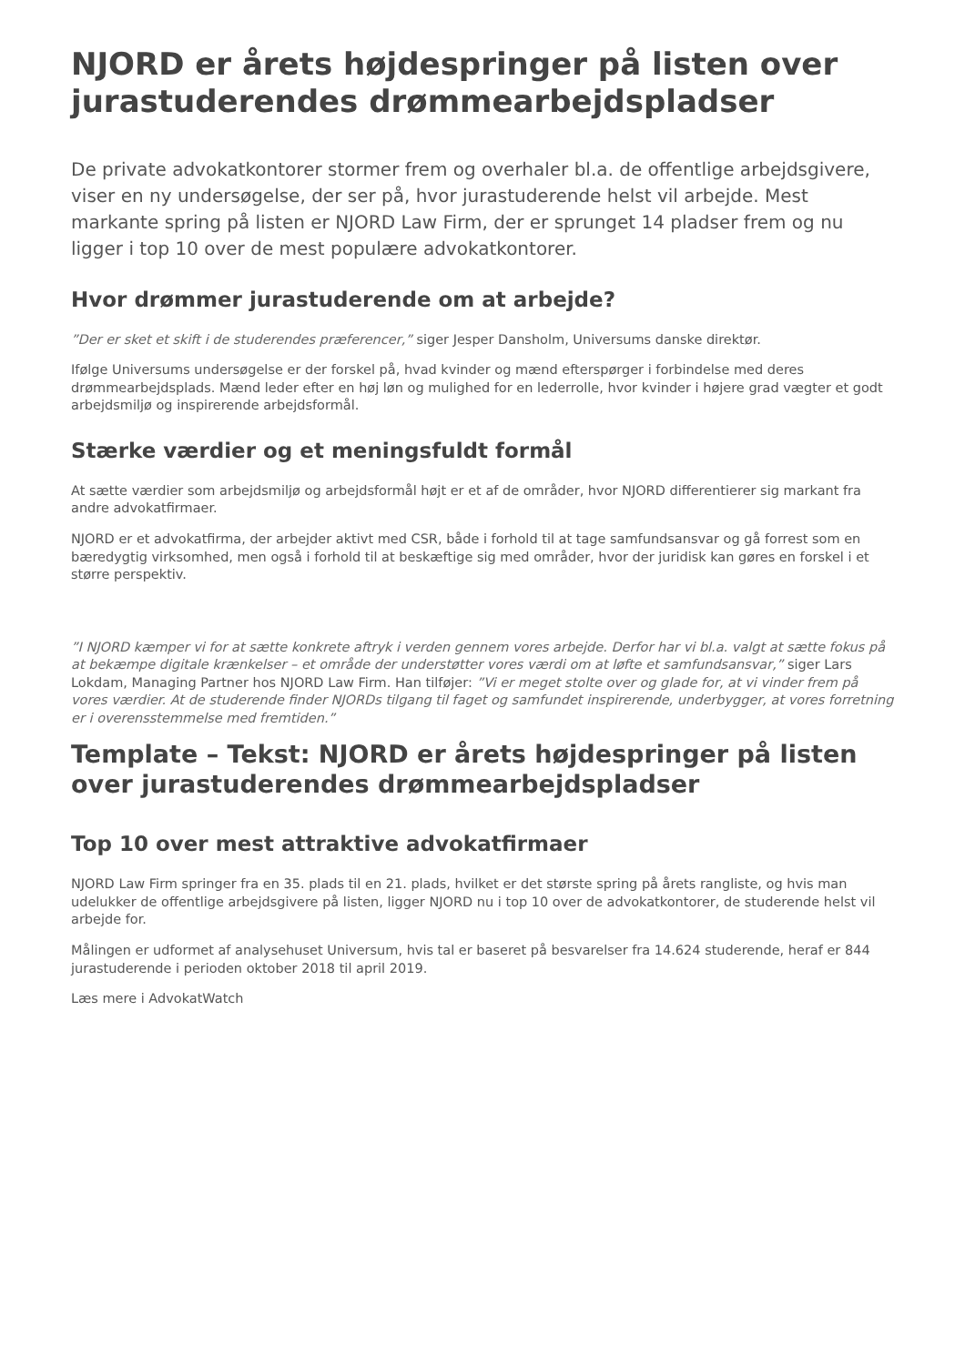NJORD er årets højdespringer på listen over jurastuderendes drømmearbejdspladser
De private advokatkontorer stormer frem og overhaler bl.a. de offentlige arbejdsgivere, viser en ny undersøgelse, der ser på, hvor jurastuderende helst vil arbejde. Mest markante spring på listen er NJORD Law Firm, der er sprunget 14 pladser frem og nu ligger i top 10 over de mest populære advokatkontorer.
Hvor drømmer jurastuderende om at arbejde?
”Der er sket et skift i de studerendes præferencer,” siger Jesper Dansholm, Universums danske direktør.
Ifølge Universums undersøgelse er der forskel på, hvad kvinder og mænd efterspørger i forbindelse med deres drømmearbejdsplads. Mænd leder efter en høj løn og mulighed for en lederrolle, hvor kvinder i højere grad vægter et godt arbejdsmiljø og inspirerende arbejdsformål.
Stærke værdier og et meningsfuldt formål
At sætte værdier som arbejdsmiljø og arbejdsformål højt er et af de områder, hvor NJORD differentierer sig markant fra andre advokatfirmaer.
NJORD er et advokatfirma, der arbejder aktivt med CSR, både i forhold til at tage samfundsansvar og gå forrest som en bæredygtig virksomhed, men også i forhold til at beskæftige sig med områder, hvor der juridisk kan gøres en forskel i et større perspektiv.
”I NJORD kæmper vi for at sætte konkrete aftryk i verden gennem vores arbejde. Derfor har vi bl.a. valgt at sætte fokus på at bekæmpe digitale krænkelser – et område der understøtter vores værdi om at løfte et samfundsansvar,” siger Lars Lokdam, Managing Partner hos NJORD Law Firm. Han tilføjer: ”Vi er meget stolte over og glade for, at vi vinder frem på vores værdier. At de studerende finder NJORDs tilgang til faget og samfundet inspirerende, underbygger, at vores forretning er i overensstemmelse med fremtiden.”
Template – Tekst: NJORD er årets højdespringer på listen over jurastuderendes drømmearbejdspladser
Top 10 over mest attraktive advokatfirmaer
NJORD Law Firm springer fra en 35. plads til en 21. plads, hvilket er det største spring på årets rangliste, og hvis man udelukker de offentlige arbejdsgivere på listen, ligger NJORD nu i top 10 over de advokatkontorer, de studerende helst vil arbejde for.
Målingen er udformet af analysehuset Universum, hvis tal er baseret på besvarelser fra 14.624 studerende, heraf er 844 jurastuderende i perioden oktober 2018 til april 2019.
Læs mere i AdvokatWatch